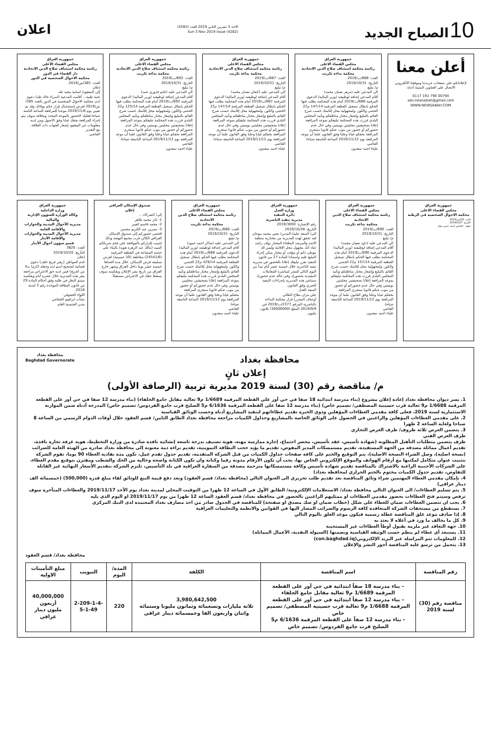10 الصباح الجديد
الاحد 3 تشرين الثاني 2019 العدد (4282)
Sun 3 Nov 2019 issue (4282)
اعلان
أعلن معنا
لإعلاناتكم على صفحات جريدتنا وموقعنا الالكتروني الاتصال على العناوين المثبتة أدناه:
00794 790 191 0117
adv.newsabah@gmail.com
WWW.NEWSABAH.COM
جمهورية العراق
مجلس القضاء الاعلى
رئاسة محكمة استئناف صلاح الدين الاتحادية
محكمة بداءة تكريت
العدد: 688/ب/2019
التاريخ: 2019/10/31
م/ تبليغ
الى المدعى عليه (مزهر نعمان محمد)
أقام المدعي إضافة لوظيفته (وزير المالية) الدعوى المرقمة 688/ب/2019 أمام هذه المحكمة يطلب فيها الحكم بابطال تسجيل القطعة المرقمة 147/14 م22 الحصى والكوز، ولمجهولية محل إقامتك حسب شرح القائم بالتبليغ وإشعار مختار مناطقكم وتأييد المجلس البلدي قررت هذه المحكمة تبليغكم بموعد المرافعة إعلانا بصحيفتين محليتين يوميتين وفي حال عدم حضوركم أو حضور من ينوب عنكم قانونا ستجرى المرافعة بحقكم غيابا وعلنا وفق القانون علما أن موعد المرافعة يوم 2019/11/12 الساعة التاسعة صباحا.
القاضي
علياء احمد سعدون
جمهورية العراق
مجلس القضاء الاعلى
رئاسة محكمة استئناف صلاح الدين الاتحادية
محكمة بداءة تكريت
العدد: 687/ب/2019
التاريخ: 2019/10/31
م/ تبليغ
الى المدعى عليه (كنعان نعمان محمد)
أقام المدعي إضافة لوظيفته (وزير المالية) الدعوى المرقمة 687/ب/2019 أمام هذه المحكمة يطلب فيها الحكم بابطال تسجيل القطعة المرقمة 147/14 م22 الحصى والكوز، ولمجهولية محل إقامتك حسب شرح القائم بالتبليغ وإشعار مختار مناطقكم وتأييد المجلس البلدي قررت هذه المحكمة تبليغكم بموعد المرافعة إعلانا بصحيفتين محليتين يوميتين وفي حال عدم حضوركم أو حضور من ينوب عنكم قانونا ستجرى المرافعة بحقكم غيابا وعلنا وفق القانون علما أن موعد المرافعة يوم 2019/11/12 الساعة التاسعة صباحا.
القاضي
علياء احمد سعدون
جمهورية العراق
مجلس القضاء الاعلى
رئاسة محكمة استئناف صلاح الدين الاتحادية
محكمة بداءة تكريت
العدد: 692/ب/2019
التاريخ: 2019/10/31
م/ تبليغ
الى المدعى عليه (غانم قدوري حمد)
أقام المدعي إضافة لوظيفته (وزير المالية) الدعوى المرقمة 692/ب/2019 أمام هذه المحكمة يطلب فيها الحكم بابطال تسجيل القطعة المرقمة 125/14 م22 الحصى والكوز، ولمجهولية محل إقامتك حسب شرح القائم بالتبليغ وإشعار مختار مناطقكم وتأييد المجلس البلدي قررت هذه المحكمة تبليغكم بموعد المرافعة إعلانا بصحيفتين محليتين يوميتين وفي حال عدم حضوركم أو حضور من ينوب عنكم قانونا ستجرى المرافعة بحقكم غيابا وعلنا وفق القانون علما أن موعد المرافعة يوم 2019/11/12 الساعة التاسعة صباحا.
القاضي
علياء احمد سعدون
جمهورية العراق
مجلس القضاء الأعلى
رئاسة محكمة استئناف صلاح الدين الاتحادية
دار القضاء في الدور
محكمة الاحوال الشخصية في الدور
العدد: 385/ش/2019
إعلان
إلى المفقود/ اسامة مجيد طه
تحية طيبة... أقامت المدعية (اسراء خالد طه) دعوى لدى محكمة الاحوال الشخصية في الدور بالعدد 385/ش/2019 لغرض إستحصال قرار حكم بوفاتك وقد تم تعيين يوم 2019/11/6 موعداً للمرافعة الساعة الثامنة صباحا فعليك الحضور بالموعد المحدد وبخلافه سوف يتم إجراء المرافعة بحقك غيابا وفق الاصول ومن لديه معلومات عن المفقود إشعار الجهات ذات العلاقة..
مع التقدير
القاضي
جمهورية العراق
مجلس القضاء الاعلى
محكمة الاحوال الشخصية في الرطبة
العدد: 29/ش/2019
التاريخ: 2019/10/7
تبليغ... القاضي احمد حسن دهام
جمهورية العراق
مجلس القضاء الاعلى
رئاسة محكمة استئناف صلاح الدين الاتحادية
محكمة بداءة تكريت
العدد: 690/ب/2019
التاريخ: 2019/10/31
م/ تبليغ
الى المدعى عليه (داود نعمان محمد)
أقام المدعي إضافة لوظيفته (وزير المالية) الدعوى المرقمة 690/ب/2019 أمام هذه المحكمة يطلب فيها الحكم بابطال تسجيل القطعة المرقمة 157/14 م22 الحصى والكوز، ولمجهولية محل إقامتك حسب شرح القائم بالتبليغ وإشعار مختار مناطقكم وتأييد المجلس البلدي قررت هذه المحكمة تبليغكم بموعد المرافعة إعلانا بصحيفتين محليتين يوميتين وفي حال عدم حضوركم أو حضور من ينوب عنكم قانونا ستجرى المرافعة بحقكم غيابا وعلنا وفق القانون علما أن موعد المرافعة يوم 2019/11/12 الساعة التاسعة صباحا.
القاضي
علياء احمد سعدون
جمهورية العراق
وزارة العدل
دائرة التنفيذ
مديرية تنفيذ الناصرية
رقم الإضبارة: 2019/3000
التاريخ: 2019/10/28
الى/ المنفذ عليه/ المدين/ يحيى محمد موحان
لقد تحقق لهذه المديرية من مختارية منطقة الاشد والمرشد البطحاء المختار نواف راشد عناد أنك مجهول محل الإقامة وليس لك موطن دائم أو مؤقت أو مختار يمكن إجراء التبليغ عليه واستنادا للمادة 27 من قانون التنفيذ تقرر تبليغك إعلانا بالحضور في مديرية تنفيذ الناصرية خلال خمسة عشر أيام تبدأ من اليوم التالي للنشر لمباشرة المعاملات التنفيذية بحضورك وفي حالة عدم حضورك ستباشر هذه المديرية بإجراءات التنفيذ الجبري وفق القانون.
المنفذ العدل
علي مران بطاح الطائي
أوصاف المحرر/ قرار محكمة البداءة بالناصرية المرقم 2377/ب/2019 في 2019/9/9 المبلغ (30000000) ثلاثون مليون.
جمهورية العراق
مجلس القضاء الاعلى
رئاسة محكمة استئناف صلاح الدين الاتحادية
محكمة بداءة تكريت
العدد: 686/ب/2019
التاريخ: 2019/10/31
م/ تبليغ
الى المدعى عليه (شاكر احمد حمود)
أقام المدعي إضافة لوظيفته (وزير المالية) الدعوى المرقمة 686/ب/2019 أمام هذه المحكمة يطلب فيها الحكم بابطال تسجيل القطعة المرقمة 429/14 م22 الحصى والكوز، ولمجهولية محل إقامتك حسب شرح القائم بالتبليغ وإشعار مختار مناطقكم وتأييد المجلس البلدي قررت هذه المحكمة تبليغكم بموعد المرافعة إعلانا بصحيفتين محليتين يوميتين وفي حال عدم حضوركم أو حضور من ينوب عنكم قانونا ستجرى المرافعة بحقكم غيابا وعلنا وفق القانون علما أن موعد المرافعة يوم 2019/11/12 الساعة التاسعة صباحا.
القاضي
علياء احمد سعدون
صندوق الإسكان العراقي
إعلان
إلى/ الشركاء....
1- ثائر محمد طاهر
2- محمد قاسم كعيبر
3- نسرين عبد الكريم محسن
اقتضى حضوركم إلى صندوق الإسكان العراقي الكائن قرب مجمع النهضة وذلك لتثبيت إقراركم بالموافقة على قيام شريككم السيد (مالك عبد الزهرة هويد) بالبناء على حصته المشاعة في القطعة المرقمة (24541/6) مقاطعة (10 حسينية) لغرض تسليفه قرض الإسكان. خلال مدة أقصاها خمسة عشر يوما داخل العراق وشهر خارج العراق من تاريخ نشر الإعلان وبعكسه سوف يسقط حقك في الاعتراض مستقبلاً.
جمهورية العراق
وزارة الداخلية
وكالة الوزارة للشؤون الإدارية والمالية
مديرية الأحوال المدنية والجوازات والإقامة العامة
مديرية الأحوال المدنية والجوازات والإقامة الأنبار
قسم شؤون أحوال الأنبار
العدد: 3620
التأريخ: 2019/10/20
إعلان
قدم المواطن (زهير فريح خلف) دعوى قضائية لتصحيح اسم ابنه وجعله (كرم) بدلا من (فريح) فمن لديه حق الاعتراض مراجعة مقر هذه المديرية خلال عشرة أيام وبعكسه سيتم النظر في طلبه وفق أحكام المادة 29 من قانون البطاقة الموحدة رقم 3 لسنة 2016.
اللواء الحقوقي
نشأت ابراهيم الخفاجي
مدير الجنسية العام
محافظة بغداد
Baghdad Governorate
محافظة بغداد
إعلان ثانٍ
م/ مناقصة رقم (30) لسنة 2019 مديرية تربية (الرصافة الأولى)
1. يسر ديوان محافظة بغداد إعادة إعلان مشروع (بناء مدرسة ابتدائية 18 صفا في حي أور على القطعة المرقمة 1/6689 م9 ثعالبة مقابل جامع الخلفاء) (بناء مدرسة 12 صفا في حي أور على القطعة المرقمة 1/6688 م9 ثعالبة قرب حسينية المصطفى/ تصميم خاص) (بناء مدرسة 12 صفا على القطعة المرقمة 6/1636 م5 الصليخ قرب جامع الفردوس/ تصميم خاص) المدرجة أدناه ضمن الموازنة الاستثمارية لسنة 2019، فعلى كافة مقدمي العطاءات المؤهلين وذوي الخبرة تقديم عطاءاتهم لتنفيذ المشاريع أدناه وحسب الوثائق القياسية
2. على مقدمي العطاءات المؤهلين والراغبين في الحصول على الوثائق الخاصة بالمشاريع وجداول الكميات مراجعة محافظة بغداد الطابق الثامن/ قسم العقود خلال أوقات الدوام الرسمي من الساعة 8 صباحا ولغاية الساعة 2 ظهرا
3. يتضمن العرض ثلاثة ظروف/ ظرف العرض التجاري
ظرف العرض الفني
ظرف يتضمن متطلبات التأهيل المطلوبة (شهادة تأسيس، عقد تأسيس، محضر اجتماع، إجازة ممارسة مهنة، هوية تصنيف بدرجة تاسعة إنشائية نافذة صادرة من وزارة التخطيط، هوية غرفة تجارة نافذة، تقديم أعمال مماثلة مصدقة من الجهة المستفيدة، تقديم مستمسكات المدير المفوض، تقديم ما يؤيد حجب البطاقة التموينية، تقديم براءة ذمة معنونة إلى محافظة بغداد صادرة من الهيئة العامة للضرائب (نسخة اصلية)، وصل الشراء النسخة الاصلية)، يتم التوقيع والختم على كافة صفحات جداول الكميات من قبل الشركة المتقدمة، تقديم جدول تقدم عمل، تكون مدة نفاذية العطاء 90 يوما، تقوم الشركة بتثبيت عنوان متكامل لمكتبها مع أرقام الهواتف والموقع الإلكتروني الخاص بها، يجب أن تكون الأرقام مدونة رقما وكتابة وان تكون الكتابة واضحة وخالية من الحك والشطب ومقترن بتوقيع مقدم العطاء، على الشركات الأجنبية الراغبة بالاشتراك بالمناقصة تقديم شهادة تأسيس وكافة مستمسكاتها مترجمة مصدقة من السفارة العراقية في بلد التأسيس، تلتزم الشركة بتقديم الأسعار النهائية غير القابلة للتفاوض، تقديم جدول الكميات مختوم بالختم الحراري لمحافظة بغداد)
4. بإمكان مقدمي العطاء المهتمين شراء وثائق المناقصة بعد تقديم طلب تحريري الى العنوان التالي (محافظة بغداد/ قسم العقود) وبعد دفع قيمة البيع للوثائق لقاء مبلغ قدره (500,000) (خمسمائة الف دينار عراقي)
5. يتم تسليم العطاءات/ الى العنوان التالي محافظة بغداد/ الاستعلامات الإلكترونية/ الطابق الأول في الساعة 12 ظهرا من التوقيت المحلي لمدينة بغداد يوم الأحد 2019/11/17 والعطاءات المتأخرة سوف ترفض وسيتم فتح العطاءات بحضور مقدمي العطاءات او ممثليهم الراغبين بالحضور في محافظة بغداد/ قسم العقود الساعة 12 ظهرا من يوم 2019/11/17 او اليوم الذي يليه
6. يجب ان تتضمن العطاءات ضمان للعطاء على شكل (خطاب ضمان او صك مصدق او سفتجة) للمناقصة في الجدول صادر من احد مصارف بغداد المعتمدة لدى البنك المركزي
7. يستقطع من مستحقات الشركة المتعاقدة كافة الرسوم والضرائب المشار اليها في القوانين والانظمة والتعليمات العراقية
8. إذا صادف موعد غلق المناقصة عطلة رسمية فيكون موعد الغلق باليوم التالي
9. كل ما يخالف ما ورد في أعلاه لا يعتد به
10. جهة التعاقد غير ملزمة بقبول أوطأ العطاءات غير المستجيبة
11. يستبعد أي عطاء لم ينظم حسب الوثيقة القياسية وبضمنها (السيولة النقدية، الأعمال المماثلة)
12. للمعلومات تتم المراسلة عبر البريد الإلكتروني(con.baghdad.iq)
13. يتحمل من ترسو عليه المناقصة أجور النشر والإعلان
محافظة بغداد/ قسم العقود
| رقم المناقصة | اسم المناقصة | الكلفة | المدة/ اليوم | التبويب | مبلغ التأمينات الاولية |
| --- | --- | --- | --- | --- | --- |
| مناقصة رقم (30) لسنة 2019 | – بناء مدرسة 18 صفاً ابتدائية في حي أور على القطعة المرقمة 1/6689 م9 ثعالبة مقابل جامع الخلفاء – بناء مدرسة 12 صفاً ابتدائية في حي أور على القطعة المرقمة 1/6688 م9 ثعالبة قرب حسينية المصطفى/ تصميم خاص – بناء مدرسة 12 صفاً على القطعة المرقمة 6/1636 م5 الصليخ قرب جامع الفردوس/ تصميم خاص | 3,980,642,500 ثلاثة مليارات وتسعمائة وثمانون مليونا وستمائة واثنان واربعون الفا وخمسمائة دينار عراقي | 220 | 2-209-1-4-5-1-49 | 40,000,000 أربعون مليون دينار عراقي |